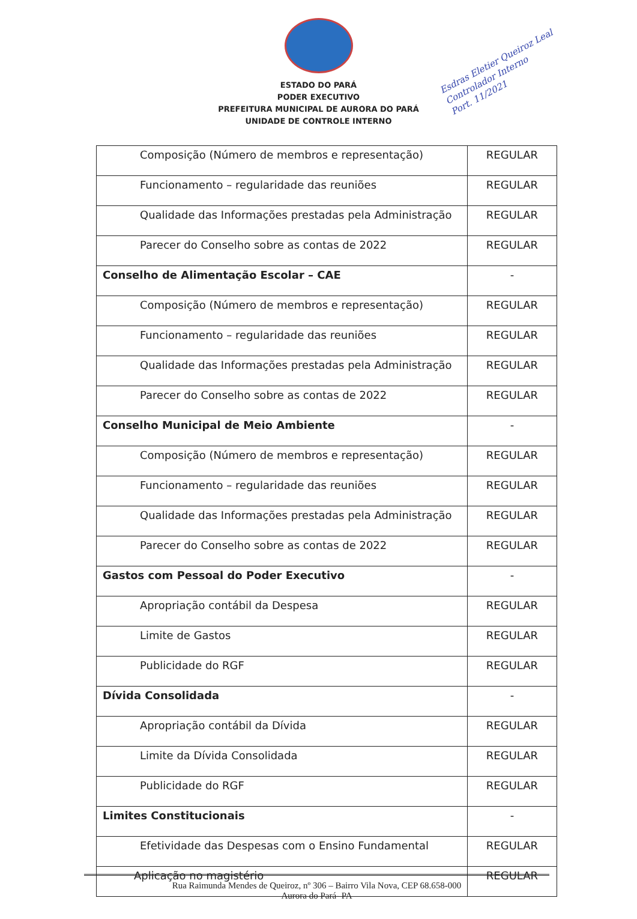Esdras Eletier Queiroz Leal
Controlador Interno
Port. 11/2021
ESTADO DO PARÁ
PODER EXECUTIVO
PREFEITURA MUNICIPAL DE AURORA DO PARÁ
UNIDADE DE CONTROLE INTERNO
| Composição (Número de membros e representação) | REGULAR |
| Funcionamento – regularidade das reuniões | REGULAR |
| Qualidade das Informações prestadas pela Administração | REGULAR |
| Parecer do Conselho sobre as contas de 2022 | REGULAR |
| Conselho de Alimentação Escolar – CAE | - |
| Composição (Número de membros e representação) | REGULAR |
| Funcionamento – regularidade das reuniões | REGULAR |
| Qualidade das Informações prestadas pela Administração | REGULAR |
| Parecer do Conselho sobre as contas de 2022 | REGULAR |
| Conselho Municipal de Meio Ambiente | - |
| Composição (Número de membros e representação) | REGULAR |
| Funcionamento – regularidade das reuniões | REGULAR |
| Qualidade das Informações prestadas pela Administração | REGULAR |
| Parecer do Conselho sobre as contas de 2022 | REGULAR |
| Gastos com Pessoal do Poder Executivo | - |
| Apropriação contábil da Despesa | REGULAR |
| Limite de Gastos | REGULAR |
| Publicidade do RGF | REGULAR |
| Dívida Consolidada | - |
| Apropriação contábil da Dívida | REGULAR |
| Limite da Dívida Consolidada | REGULAR |
| Publicidade do RGF | REGULAR |
| Limites Constitucionais | - |
| Efetividade das Despesas com o Ensino Fundamental | REGULAR |
| Aplicação no magistério | REGULAR |
Rua Raimunda Mendes de Queiroz, nº 306 – Bairro Vila Nova, CEP 68.658-000
Aurora do Pará- PA